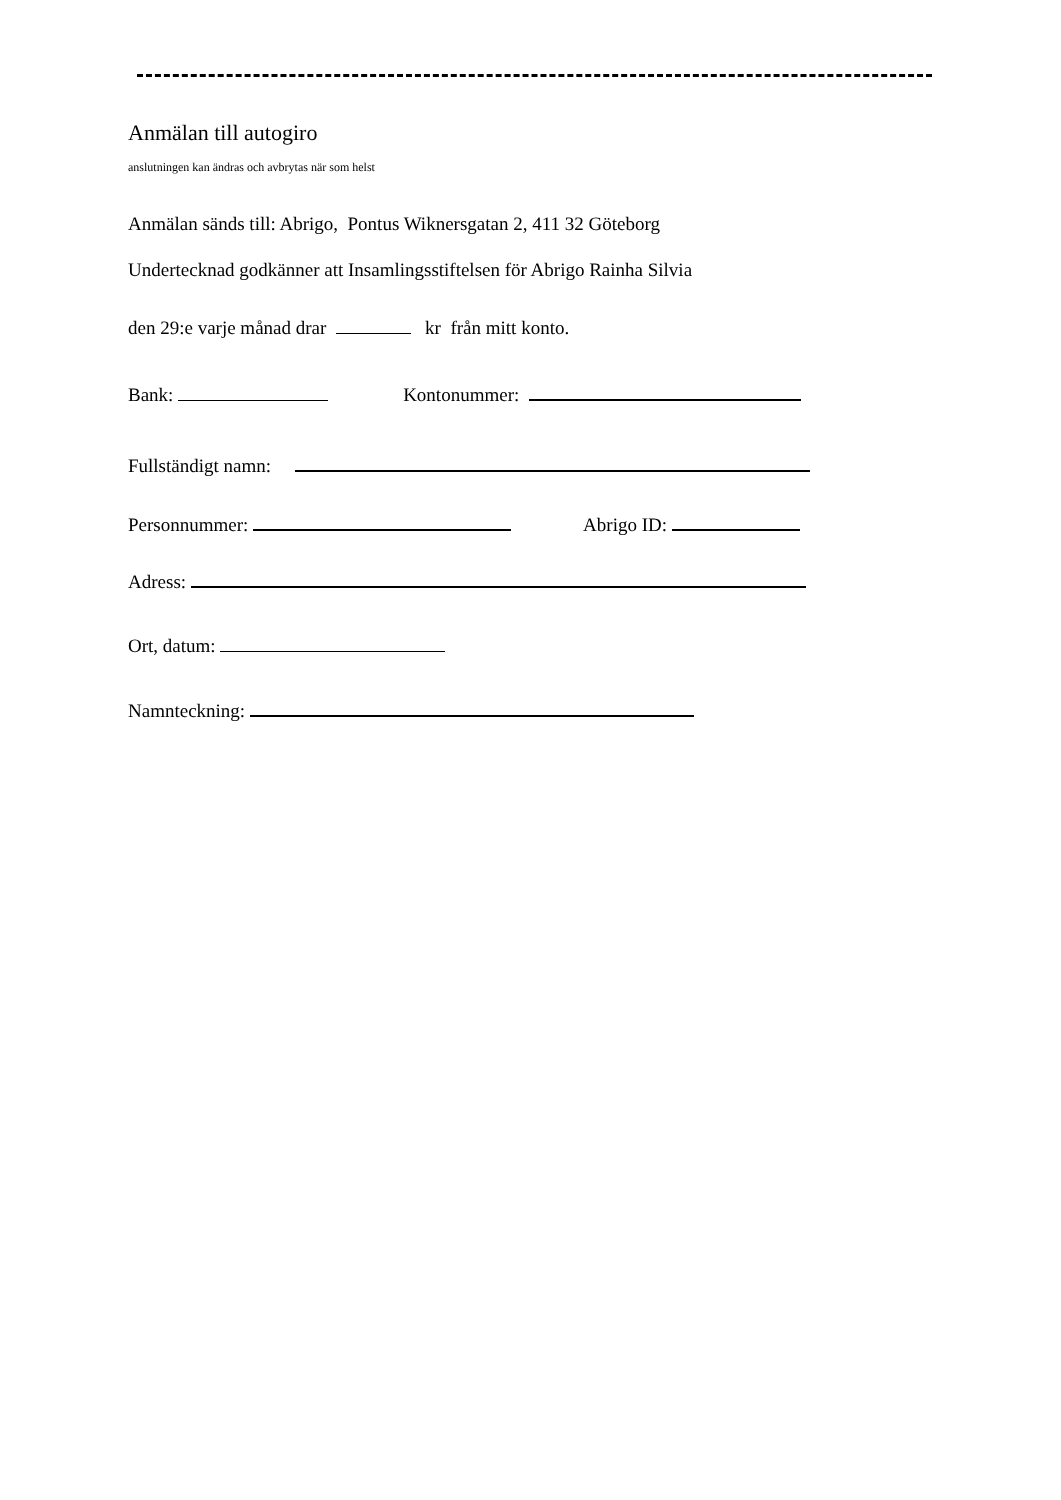Anmälan till autogiro
anslutningen kan ändras och avbrytas när som helst
Anmälan sänds till: Abrigo, Pontus Wiknersgatan 2, 411 32 Göteborg
Undertecknad godkänner att Insamlingsstiftelsen för Abrigo Rainha Silvia
den 29:e varje månad drar kr från mitt konto.
Bank: Kontonummer:
Fullständigt namn:
Personnummer: Abrigo ID:
Adress:
Ort, datum:
Namnteckning: